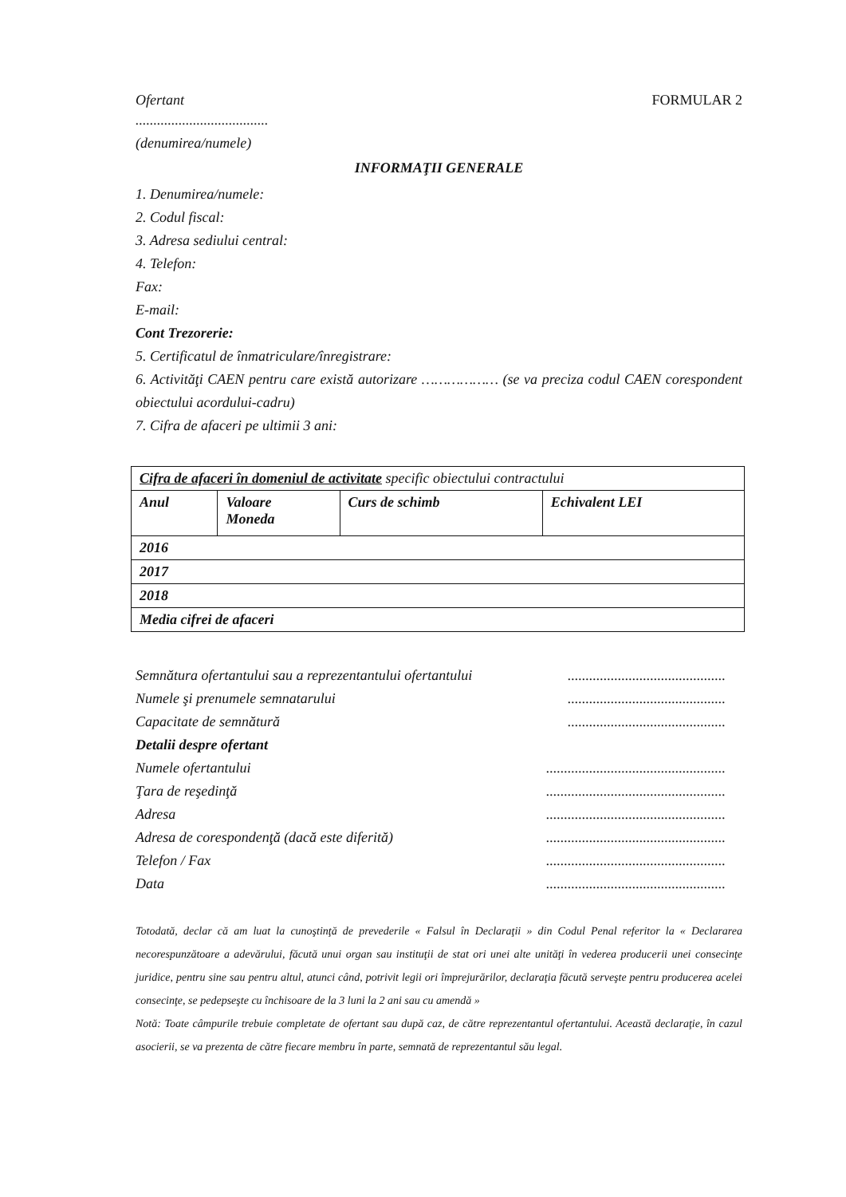Ofertant FORMULAR 2
.....................................
(denumirea/numele)
INFORMAŢII GENERALE
1. Denumirea/numele:
2. Codul fiscal:
3. Adresa sediului central:
4. Telefon:
Fax:
E-mail:
Cont Trezorerie:
5. Certificatul de înmatriculare/înregistrare:
6. Activităţi CAEN pentru care există autorizare ……………… (se va preciza codul CAEN corespondent obiectului acordului-cadru)
7. Cifra de afaceri pe ultimii 3 ani:
| Cifra de afaceri în domeniul de activitate specific obiectului contractului | | | |
| Anul | Valoare Moneda | Curs de schimb | Echivalent LEI |
| 2016 | | | |
| 2017 | | | |
| 2018 | | | |
| Media cifrei de afaceri | | | |
Semnătura ofertantului sau a reprezentantului ofertantului............................................
Numele şi prenumele semnatarului............................................
Capacitate de semnătură............................................
Detalii despre ofertant
Numele ofertantului..................................................
Ţara de reşedinţă..................................................
Adresa..................................................
Adresa de corespondenţă (dacă este diferită)..................................................
Telefon / Fax..................................................
Data..................................................
Totodată, declar că am luat la cunoştinţă de prevederile « Falsul în Declaraţii » din Codul Penal referitor la « Declararea necorespunzătoare a adevărului, făcută unui organ sau instituţii de stat ori unei alte unităţi în vederea producerii unei consecinţe juridice, pentru sine sau pentru altul, atunci când, potrivit legii ori împrejurărilor, declaraţia făcută serveşte pentru producerea acelei consecinţe, se pedepseşte cu închisoare de la 3 luni la 2 ani sau cu amendă »
Notă: Toate câmpurile trebuie completate de ofertant sau după caz, de către reprezentantul ofertantului. Această declaraţie, în cazul asocierii, se va prezenta de către fiecare membru în parte, semnată de reprezentantul său legal.